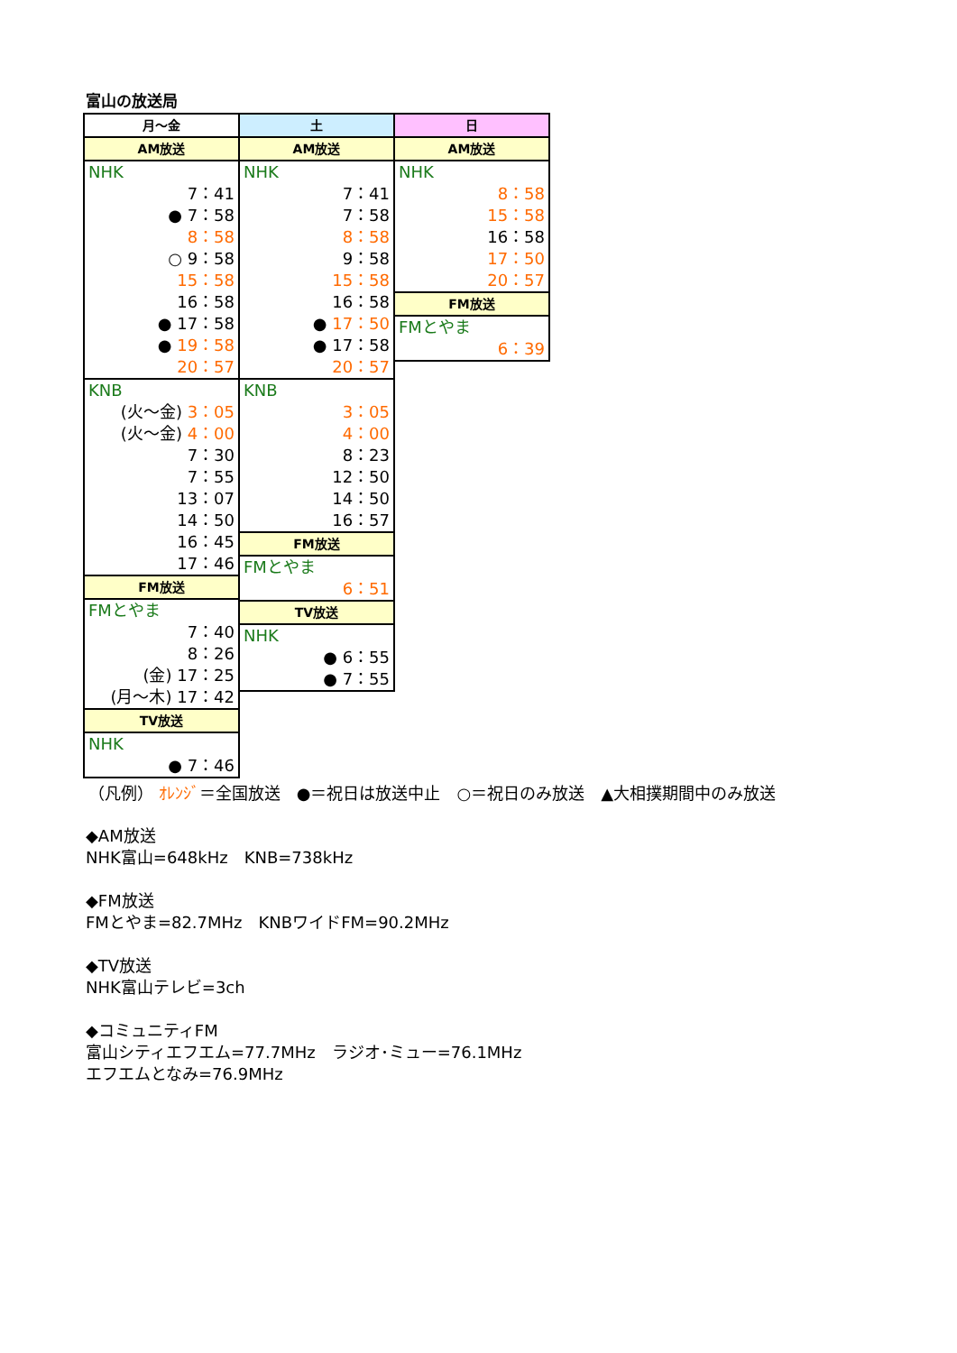富山の放送局
| 月～金 |
| --- |
| AM放送 |
| NHK |
| 7：41 |
| ● 7：58 |
| 8：58 |
| ○ 9：58 |
| 15：58 |
| 16：58 |
| ● 17：58 |
| ● 19：58 |
| 20：57 |
| KNB |
| (火～金) 3：05 |
| (火～金) 4：00 |
| 7：30 |
| 7：55 |
| 13：07 |
| 14：50 |
| 16：45 |
| 17：46 |
| FM放送 |
| FMとやま |
| 7：40 |
| 8：26 |
| (金) 17：25 |
| (月～木) 17：42 |
| TV放送 |
| NHK |
| ● 7：46 |
| 土 |
| --- |
| AM放送 |
| NHK |
| 7：41 |
| 7：58 |
| 8：58 |
| 9：58 |
| 15：58 |
| 16：58 |
| ● 17：50 |
| ● 17：58 |
| 20：57 |
| KNB |
| 3：05 |
| 4：00 |
| 8：23 |
| 12：50 |
| 14：50 |
| 16：57 |
| FM放送 |
| FMとやま |
| 6：51 |
| TV放送 |
| NHK |
| ● 6：55 |
| ● 7：55 |
| 日 |
| --- |
| AM放送 |
| NHK |
| 8：58 |
| 15：58 |
| 16：58 |
| 17：50 |
| 20：57 |
| FM放送 |
| FMとやま |
| 6：39 |
（凡例） ｵﾚﾝｼﾞ＝全国放送　●＝祝日は放送中止　○＝祝日のみ放送　▲大相撲期間中のみ放送
◆AM放送
NHK富山=648kHz　KNB=738kHz
◆FM放送
FMとやま=82.7MHz　KNBワイドFM=90.2MHz
◆TV放送
NHK富山テレビ=3ch
◆コミュニティFM
富山シティエフエム=77.7MHz　ラジオ･ミュー=76.1MHz
エフエムとなみ=76.9MHz